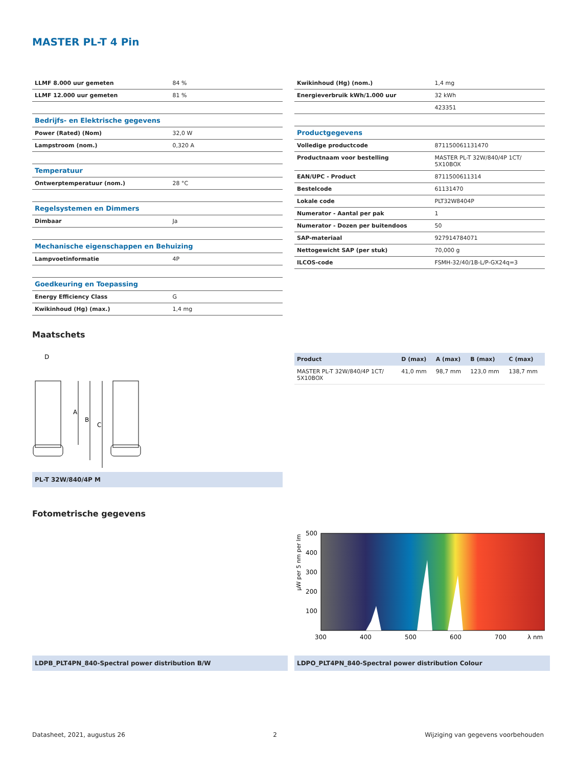MASTER PL-T 4 Pin
| LLMF 8.000 uur gemeten | 84 % |
| LLMF 12.000 uur gemeten | 81 % |
| Bedrijfs- en Elektrische gegevens | |
| Power (Rated) (Nom) | 32,0 W |
| Lampstroom (nom.) | 0,320 A |
| Temperatuur | |
| Ontwerptemperatuur (nom.) | 28 °C |
| Regelsystemen en Dimmers | |
| Dimbaar | Ja |
| Mechanische eigenschappen en Behuizing | |
| Lampvoetinformatie | 4P |
| Goedkeuring en Toepassing | |
| Energy Efficiency Class | G |
| Kwikinhoud (Hg) (max.) | 1,4 mg |
| Kwikinhoud (Hg) (nom.) | 1,4 mg |
| Energieverbruik kWh/1.000 uur | 32 kWh |
| | 423351 |
| Productgegevens | |
| Volledige productcode | 871150061131470 |
| Productnaam voor bestelling | MASTER PL-T 32W/840/4P 1CT/ 5X10BOX |
| EAN/UPC - Product | 8711500611314 |
| Bestelcode | 61131470 |
| Lokale code | PLT32W8404P |
| Numerator - Aantal per pak | 1 |
| Numerator - Dozen per buitendoos | 50 |
| SAP-materiaal | 927914784071 |
| Nettogewicht SAP (per stuk) | 70,000 g |
| ILCOS-code | FSMH-32/40/1B-L/P-GX24q=3 |
Maatschets
D
A
B
C
PL-T 32W/840/4P M
| Product | D (max) | A (max) | B (max) | C (max) |
| --- | --- | --- | --- | --- |
| MASTER PL-T 32W/840/4P 1CT/ 5X10BOX | 41,0 mm | 98,7 mm | 123,0 mm | 138,7 mm |
Fotometrische gegevens
500
400
300
200
100
300
400
500
600
700
λ nm
µW per 5 nm per lm
LDPB_PLT4PN_840-Spectral power distribution B/W LDPO_PLT4PN_840-Spectral power distribution Colour
Datasheet, 2021, augustus 26 2 Wijziging van gegevens voorbehouden